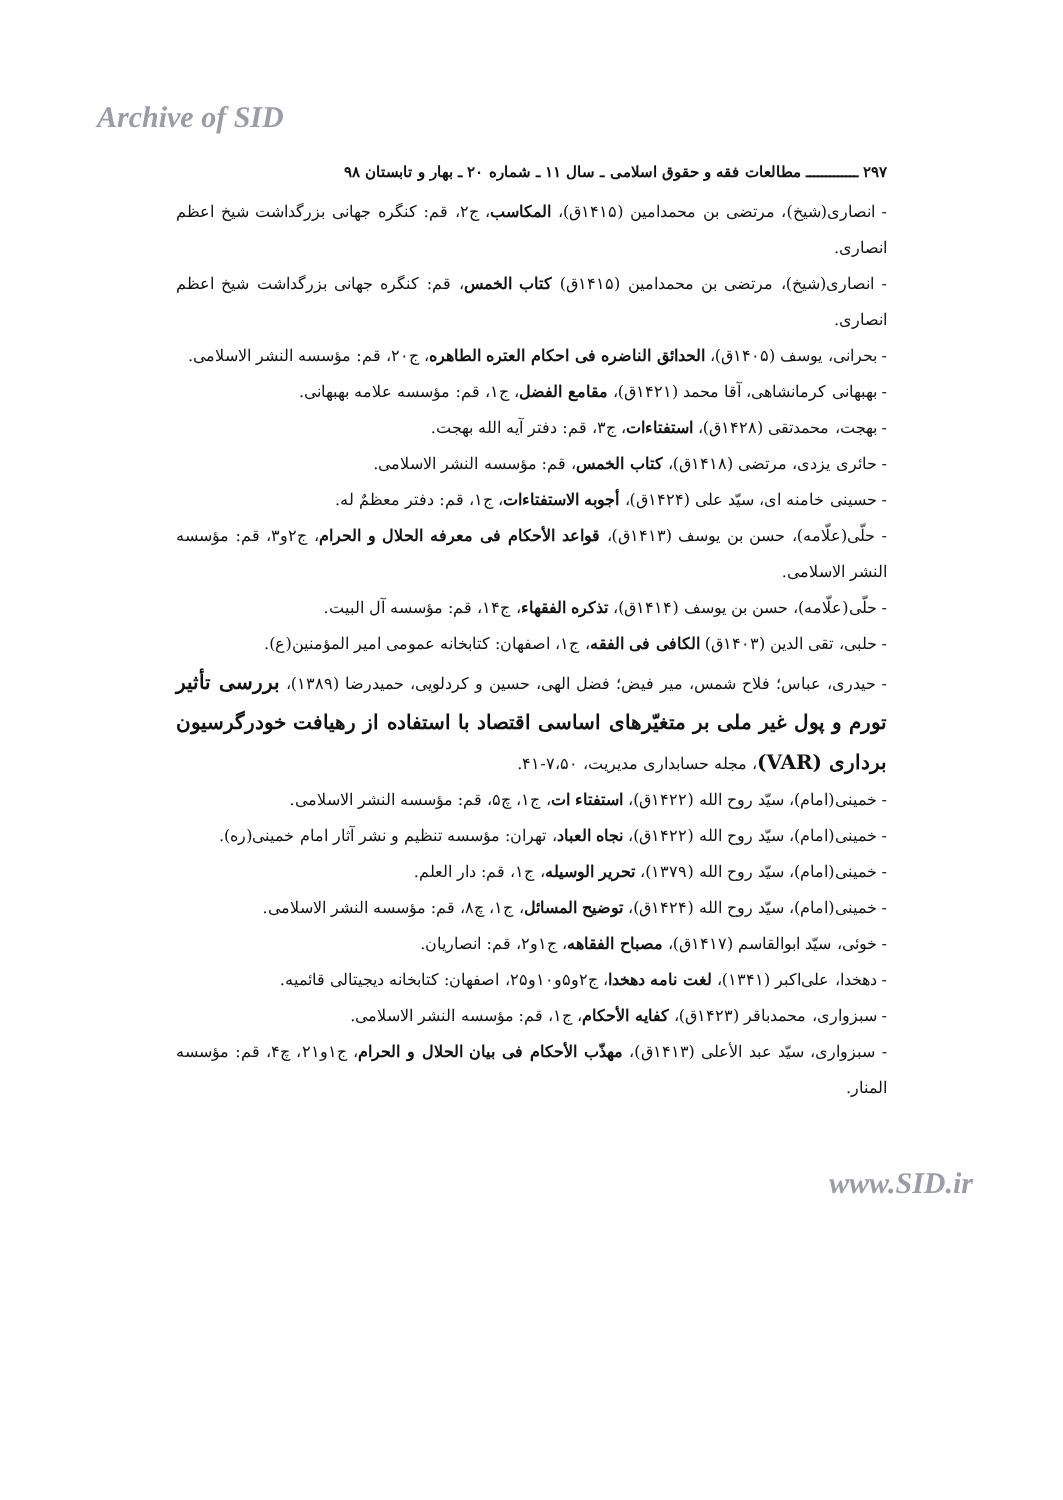Archive of SID
۲۹۷ ـــــــــــــ مطالعات فقه و حقوق اسلامی ـ سال ۱۱ ـ شماره ۲۰ ـ بهار و تابستان ۹۸
- انصاری(شیخ)، مرتضی بن محمدامین (۱۴۱۵ق)، المکاسب، ج۲، قم: کنگره جهانی بزرگداشت شیخ اعظم انصاری.
- انصاری(شیخ)، مرتضی بن محمدامین (۱۴۱۵ق) کتاب الخمس، قم: کنگره جهانی بزرگداشت شیخ اعظم انصاری.
- بحرانی، یوسف (۱۴۰۵ق)، الحدائق الناضره فی احکام العتره الطاهره، ج۲۰، قم: مؤسسه النشر الاسلامی.
- بهبهانی کرمانشاهی، آقا محمد (۱۴۲۱ق)، مقامع الفضل، ج۱، قم: مؤسسه علامه بهبهانی.
- بهجت، محمدتقی (۱۴۲۸ق)، استفتاءات، ج۳، قم: دفتر آیه الله بهجت.
- حائری یزدی، مرتضی (۱۴۱۸ق)، کتاب الخمس، قم: مؤسسه النشر الاسلامی.
- حسینی خامنه ای، سیّد علی (۱۴۲۴ق)، أجوبه الاستفتاءات، ج۱، قم: دفتر معظمٌ له.
- حلّی(علّامه)، حسن بن یوسف (۱۴۱۳ق)، قواعد الأحکام فی معرفه الحلال و الحرام، ج۲و۳، قم: مؤسسه النشر الاسلامی.
- حلّی(علّامه)، حسن بن یوسف (۱۴۱۴ق)، تذکره الفقهاء، ج۱۴، قم: مؤسسه آل البیت.
- حلبی، تقی الدین (۱۴۰۳ق) الکافی فی الفقه، ج۱، اصفهان: کتابخانه عمومی امیر المؤمنین(ع).
- حیدری، عباس؛ فلاح شمس، میر فیض؛ فضل الهی، حسین و کردلویی، حمیدرضا (۱۳۸۹)، بررسی تأثیر تورم و پول غیر ملی بر متغیّرهای اساسی اقتصاد با استفاده از رهیافت خودرگرسیون برداری (VAR)، مجله حسابداری مدیریت، ۷،۵۰-۴۱.
- خمینی(امام)، سیّد روح الله (۱۴۲۲ق)، استفتاء ات، ج۱، چ۵، قم: مؤسسه النشر الاسلامی.
- خمینی(امام)، سیّد روح الله (۱۴۲۲ق)، نجاه العباد، تهران: مؤسسه تنظیم و نشر آثار امام خمینی(ره).
- خمینی(امام)، سیّد روح الله (۱۳۷۹)، تحریر الوسیله، ج۱، قم: دار العلم.
- خمینی(امام)، سیّد روح الله (۱۴۲۴ق)، توضیح المسائل، ج۱، چ۸، قم: مؤسسه النشر الاسلامی.
- خوئی، سیّد ابوالقاسم (۱۴۱۷ق)، مصباح الفقاهه، ج۱و۲، قم: انصاریان.
- دهخدا، علی‌اکبر (۱۳۴۱)، لغت نامه دهخدا، ج۲و۵و۱۰و۲۵، اصفهان: کتابخانه دیجیتالی قائمیه.
- سبزواری، محمدباقر (۱۴۲۳ق)، کفایه الأحکام، ج۱، قم: مؤسسه النشر الاسلامی.
- سبزواری، سیّد عبد الأعلی (۱۴۱۳ق)، مهذّب الأحکام فی بیان الحلال و الحرام، ج۱و۲۱، چ۴، قم: مؤسسه المنار.
www.SID.ir